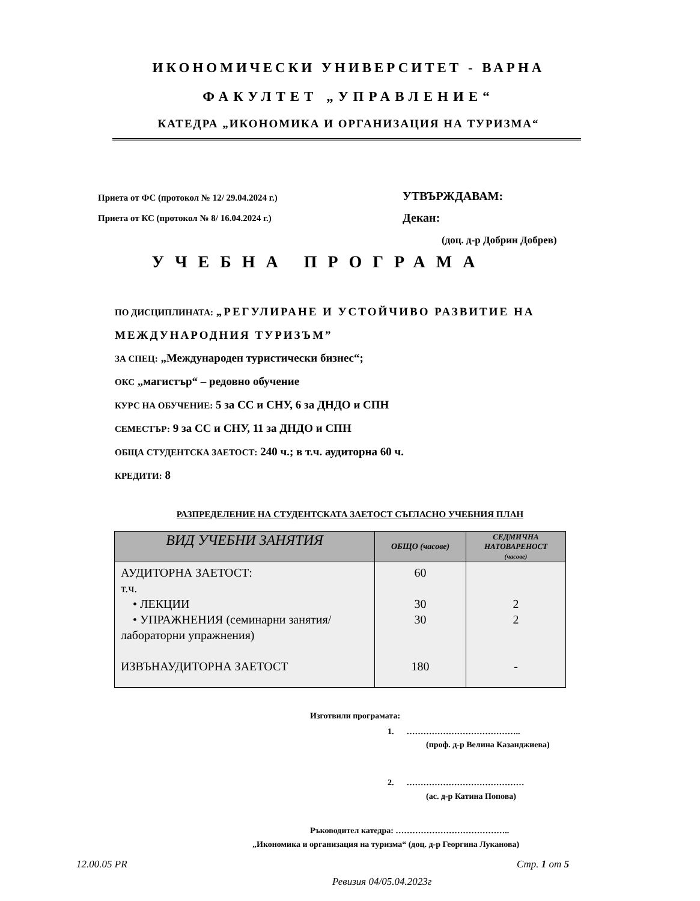ИКОНОМИЧЕСКИ УНИВЕРСИТЕТ - ВАРНА
ФАКУЛТЕТ „УПРАВЛЕНИЕ“
КАТЕДРА „ИКОНОМИКА И ОРГАНИЗАЦИЯ НА ТУРИЗМА“
Приета от ФС (протокол № 12/ 29.04.2024 г.)
Приета от КС (протокол № 8/ 16.04.2024 г.)
УТВЪРЖДАВАМ:
Декан:
(доц. д-р Добрин Добрев)
УЧЕБНА ПРОГРАМА
ПО ДИСЦИПЛИНАТА: „РЕГУЛИРАНЕ И УСТОЙЧИВО РАЗВИТИЕ НА МЕЖДУНАРОДНИЯ ТУРИЗЪМ”
ЗА СПЕЦ: „Международен туристически бизнес“;
ОКС „магистър“ – редовно обучение
КУРС НА ОБУЧЕНИЕ: 5 за СС и СНУ, 6 за ДНДО и СПН
СЕМЕСТЪР: 9 за СС и СНУ, 11 за ДНДО и СПН
ОБЩА СТУДЕНТСКА ЗАЕТОСТ: 240 ч.; в т.ч. аудиторна 60 ч.
КРЕДИТИ: 8
РАЗПРЕДЕЛЕНИЕ НА СТУДЕНТСКАТА ЗАЕТОСТ СЪГЛАСНО УЧЕБНИЯ ПЛАН
| ВИД УЧЕБНИ ЗАНЯТИЯ | ОБЩО (часове) | СЕДМИЧНА НАТОВАРЕНОСТ (часове) |
| --- | --- | --- |
| АУДИТОРНА ЗАЕТОСТ: т.ч. • ЛЕКЦИИ • УПРАЖНЕНИЯ (семинарни занятия/ лабораторни упражнения) ИЗВЪНАУДИТОРНА ЗАЕТОСТ | 60 30 30 180 | 2 2 - |
Изготвили програмата:
1. …………………………………..
(проф. д-р Велина Казанджиева)
2. ……………………………………
(ас. д-р Катина Попова)
Ръководител катедра: …………………………………..
„Икономика и организация на туризма“ (доц. д-р Георгина Луканова)
12.00.05 PR Стр. 1 от 5
Ревизия 04/05.04.2023г